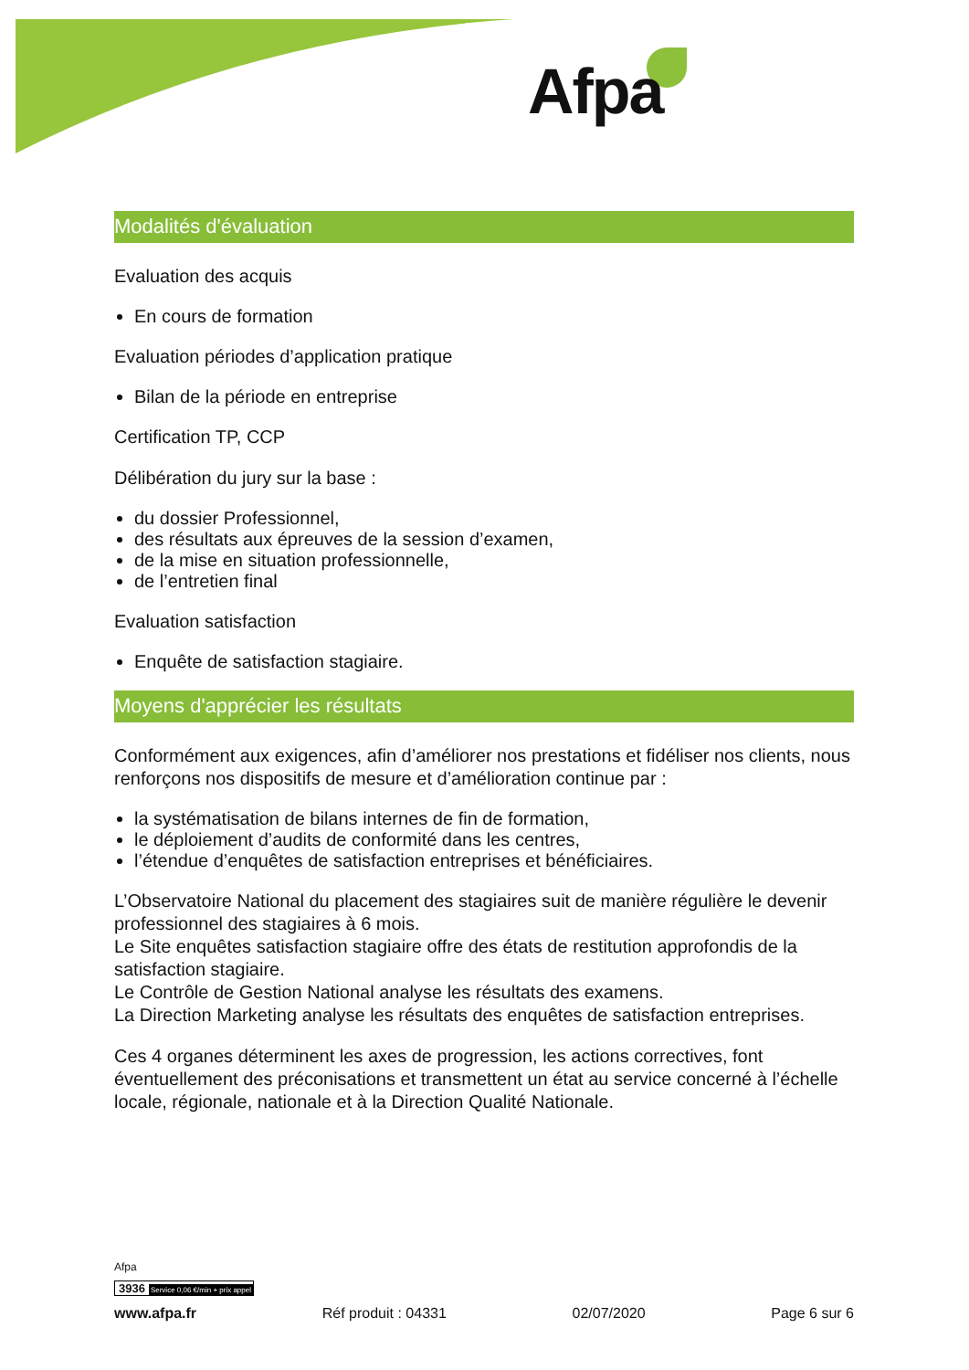Afpa
Modalités d'évaluation
Evaluation des acquis
En cours de formation
Evaluation périodes d’application pratique
Bilan de la période en entreprise
Certification TP, CCP
Délibération du jury sur la base :
du dossier Professionnel,
des résultats aux épreuves de la session d’examen,
de la mise en situation professionnelle,
de l’entretien final
Evaluation satisfaction
Enquête de satisfaction stagiaire.
Moyens d'apprécier les résultats
Conformément aux exigences, afin d’améliorer nos prestations et fidéliser nos clients, nous renforçons nos dispositifs de mesure et d’amélioration continue par :
la systématisation de bilans internes de fin de formation,
le déploiement d’audits de conformité dans les centres,
l’étendue d’enquêtes de satisfaction entreprises et bénéficiaires.
L’Observatoire National du placement des stagiaires suit de manière régulière le devenir professionnel des stagiaires à 6 mois.
Le Site enquêtes satisfaction stagiaire offre des états de restitution approfondis de la satisfaction stagiaire.
Le Contrôle de Gestion National analyse les résultats des examens.
La Direction Marketing analyse les résultats des enquêtes de satisfaction entreprises.
Ces 4 organes déterminent les axes de progression, les actions correctives, font éventuellement des préconisations et transmettent un état au service concerné à l’échelle locale, régionale, nationale et à la Direction Qualité Nationale.
Afpa
3936 Service 0,06 €/min + prix appel
www.afpa.fr Réf produit : 04331 02/07/2020 Page 6 sur 6